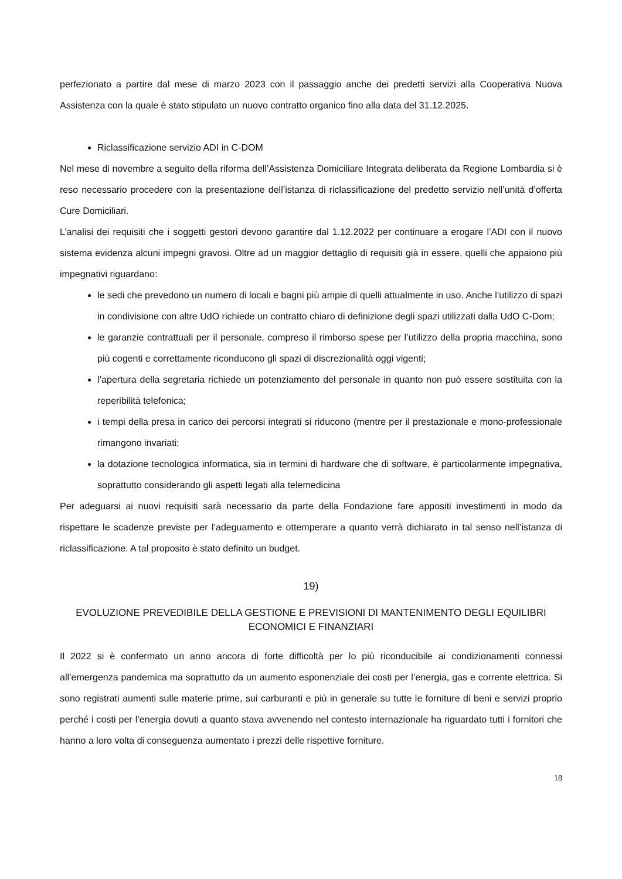perfezionato a partire dal mese di marzo 2023 con il passaggio anche dei predetti servizi alla Cooperativa Nuova Assistenza con la quale è stato stipulato un nuovo contratto organico fino alla data del 31.12.2025.
Riclassificazione servizio ADI in C-DOM
Nel mese di novembre a seguito della riforma dell’Assistenza Domiciliare Integrata deliberata da Regione Lombardia si è reso necessario procedere con la presentazione dell’istanza di riclassificazione del predetto servizio nell’unità d’offerta Cure Domiciliari.
L’analisi dei requisiti che i soggetti gestori devono garantire dal 1.12.2022 per continuare a erogare l’ADI con il nuovo sistema evidenza alcuni impegni gravosi. Oltre ad un maggior dettaglio di requisiti già in essere, quelli che appaiono più impegnativi riguardano:
le sedi che prevedono un numero di locali e bagni più ampie di quelli attualmente in uso. Anche l’utilizzo di spazi in condivisione con altre UdO richiede un contratto chiaro di definizione degli spazi utilizzati dalla UdO C-Dom;
le garanzie contrattuali per il personale, compreso il rimborso spese per l’utilizzo della propria macchina, sono più cogenti e correttamente riconducono gli spazi di discrezionalità oggi vigenti;
l’apertura della segretaria richiede un potenziamento del personale in quanto non può essere sostituita con la reperibilità telefonica;
i tempi della presa in carico dei percorsi integrati si riducono (mentre per il prestazionale e mono-professionale rimangono invariati;
la dotazione tecnologica informatica, sia in termini di hardware che di software, è particolarmente impegnativa, soprattutto considerando gli aspetti legati alla telemedicina
Per adeguarsi ai nuovi requisiti sarà necessario da parte della Fondazione fare appositi investimenti in modo da rispettare le scadenze previste per l’adeguamento e ottemperare a quanto verrà dichiarato in tal senso nell’istanza di riclassificazione. A tal proposito è stato definito un budget.
19)
EVOLUZIONE PREVEDIBILE DELLA GESTIONE E PREVISIONI DI MANTENIMENTO DEGLI EQUILIBRI ECONOMICI E FINANZIARI
Il 2022 si è confermato un anno ancora di forte difficoltà per lo più riconducibile ai condizionamenti connessi all’emergenza pandemica ma soprattutto da un aumento esponenziale dei costi per l’energia, gas e corrente elettrica. Si sono registrati aumenti sulle materie prime, sui carburanti e più in generale su tutte le forniture di beni e servizi proprio perché i costi per l’energia dovuti a quanto stava avvenendo nel contesto internazionale ha riguardato tutti i fornitori che hanno a loro volta di conseguenza aumentato i prezzi delle rispettive forniture.
18